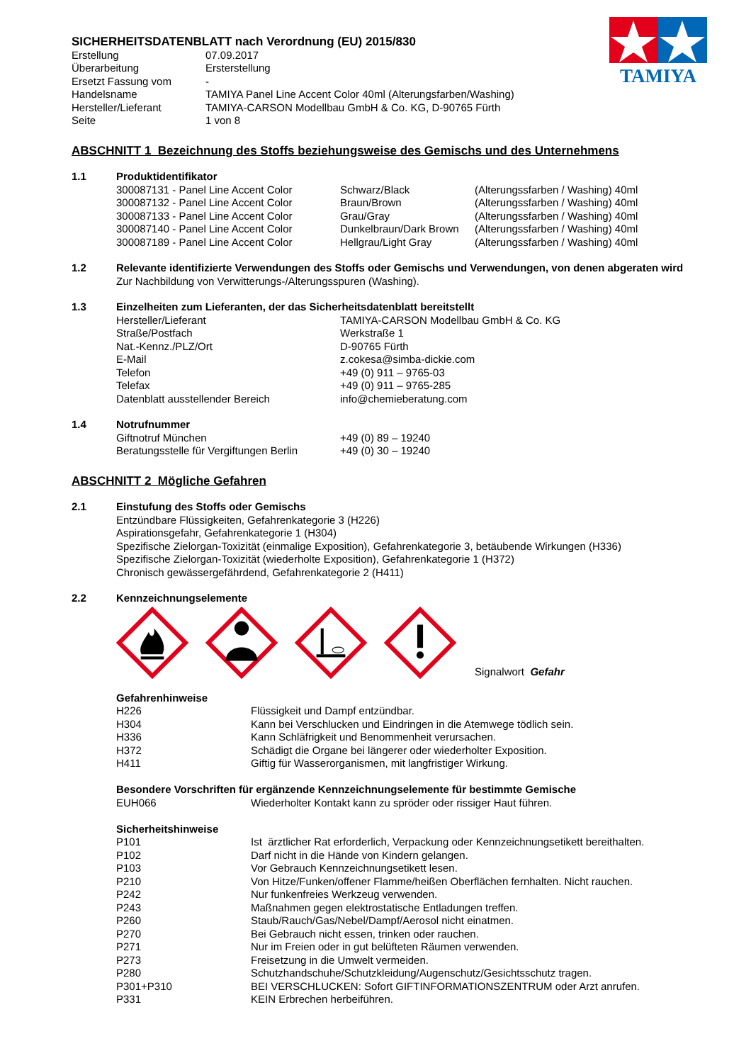TAMIYA
SICHERHEITSDATENBLATT nach Verordnung (EU) 2015/830
| Erstellung | 07.09.2017 |
| Überarbeitung | Ersterstellung |
| Ersetzt Fassung vom | - |
| Handelsname | TAMIYA Panel Line Accent Color 40ml (Alterungsfarben/Washing) |
| Hersteller/Lieferant | TAMIYA-CARSON Modellbau GmbH & Co. KG, D-90765 Fürth |
| Seite | 1 von 8 |
ABSCHNITT 1 Bezeichnung des Stoffs beziehungsweise des Gemischs und des Unternehmens
1.1 Produktidentifikator
| 300087131 - Panel Line Accent Color | Schwarz/Black | (Alterungssfarben / Washing) 40ml |
| 300087132 - Panel Line Accent Color | Braun/Brown | (Alterungssfarben / Washing) 40ml |
| 300087133 - Panel Line Accent Color | Grau/Gray | (Alterungssfarben / Washing) 40ml |
| 300087140 - Panel Line Accent Color | Dunkelbraun/Dark Brown | (Alterungssfarben / Washing) 40ml |
| 300087189 - Panel Line Accent Color | Hellgrau/Light Gray | (Alterungssfarben / Washing) 40ml |
1.2 Relevante identifizierte Verwendungen des Stoffs oder Gemischs und Verwendungen, von denen abgeraten wird
Zur Nachbildung von Verwitterungs-/Alterungsspuren (Washing).
1.3 Einzelheiten zum Lieferanten, der das Sicherheitsdatenblatt bereitstellt
| Hersteller/Lieferant | TAMIYA-CARSON Modellbau GmbH & Co. KG |
| Straße/Postfach | Werkstraße 1 |
| Nat.-Kennz./PLZ/Ort | D-90765 Fürth |
| E-Mail | z.cokesa@simba-dickie.com |
| Telefon | +49 (0) 911 – 9765-03 |
| Telefax | +49 (0) 911 – 9765-285 |
| Datenblatt ausstellender Bereich | info@chemieberatung.com |
1.4 Notrufnummer
| Giftnotruf München | +49 (0) 89 – 19240 |
| Beratungsstelle für Vergiftungen Berlin | +49 (0) 30 – 19240 |
ABSCHNITT 2 Mögliche Gefahren
2.1 Einstufung des Stoffs oder Gemischs
Entzündbare Flüssigkeiten, Gefahrenkategorie 3 (H226)
Aspirationsgefahr, Gefahrenkategorie 1 (H304)
Spezifische Zielorgan-Toxizität (einmalige Exposition), Gefahrenkategorie 3, betäubende Wirkungen (H336)
Spezifische Zielorgan-Toxizität (wiederholte Exposition), Gefahrenkategorie 1 (H372)
Chronisch gewässergefährdend, Gefahrenkategorie 2 (H411)
2.2 Kennzeichnungselemente
Signalwort Gefahr
Gefahrenhinweise
| H226 | Flüssigkeit und Dampf entzündbar. |
| H304 | Kann bei Verschlucken und Eindringen in die Atemwege tödlich sein. |
| H336 | Kann Schläfrigkeit und Benommenheit verursachen. |
| H372 | Schädigt die Organe bei längerer oder wiederholter Exposition. |
| H411 | Giftig für Wasserorganismen, mit langfristiger Wirkung. |
Besondere Vorschriften für ergänzende Kennzeichnungselemente für bestimmte Gemische
| EUH066 | Wiederholter Kontakt kann zu spröder oder rissiger Haut führen. |
Sicherheitshinweise
| P101 | Ist ärztlicher Rat erforderlich, Verpackung oder Kennzeichnungsetikett bereithalten. |
| P102 | Darf nicht in die Hände von Kindern gelangen. |
| P103 | Vor Gebrauch Kennzeichnungsetikett lesen. |
| P210 | Von Hitze/Funken/offener Flamme/heißen Oberflächen fernhalten. Nicht rauchen. |
| P242 | Nur funkenfreies Werkzeug verwenden. |
| P243 | Maßnahmen gegen elektrostatische Entladungen treffen. |
| P260 | Staub/Rauch/Gas/Nebel/Dampf/Aerosol nicht einatmen. |
| P270 | Bei Gebrauch nicht essen, trinken oder rauchen. |
| P271 | Nur im Freien oder in gut belüfteten Räumen verwenden. |
| P273 | Freisetzung in die Umwelt vermeiden. |
| P280 | Schutzhandschuhe/Schutzkleidung/Augenschutz/Gesichtsschutz tragen. |
| P301+P310 | BEI VERSCHLUCKEN: Sofort GIFTINFORMATIONSZENTRUM oder Arzt anrufen. |
| P331 | KEIN Erbrechen herbeiführen. |